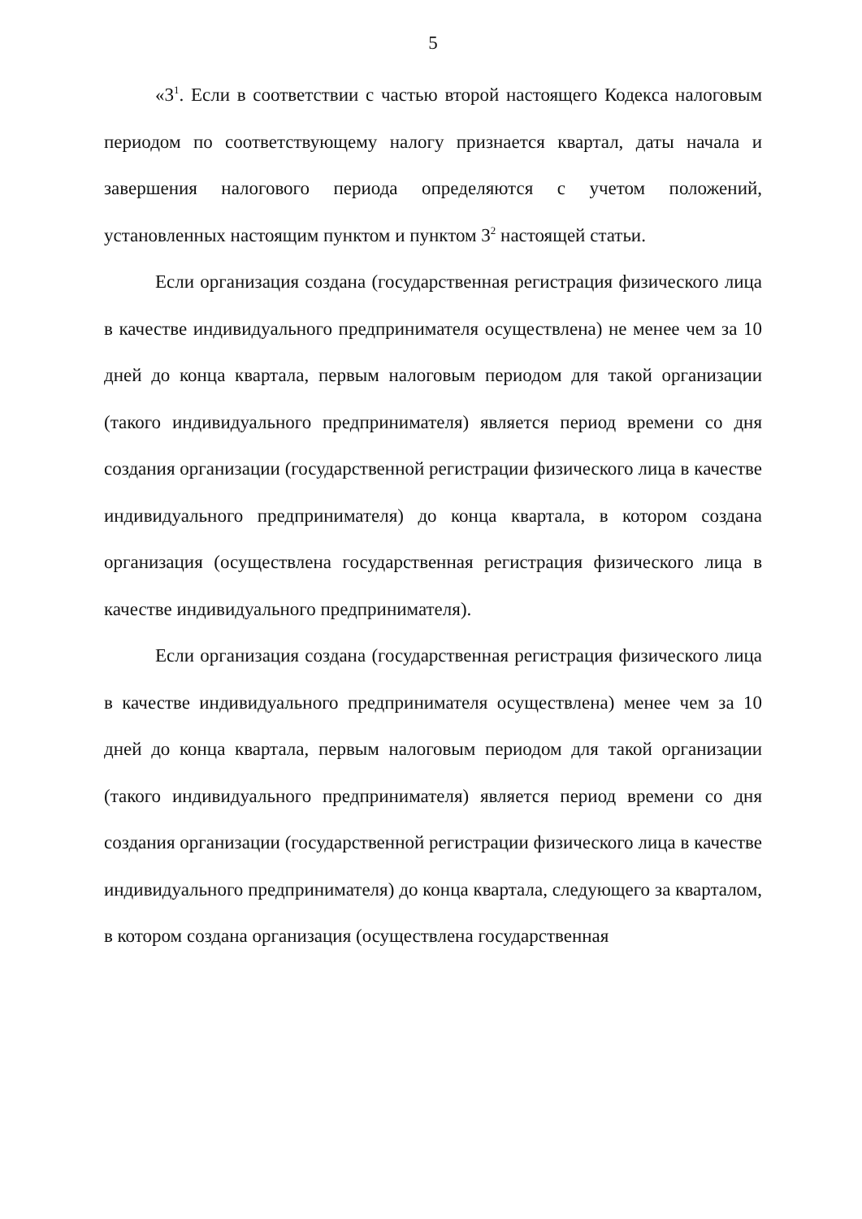5
«3<sup>1</sup>. Если в соответствии с частью второй настоящего Кодекса налоговым периодом по соответствующему налогу признается квартал, даты начала и завершения налогового периода определяются с учетом положений, установленных настоящим пунктом и пунктом 3<sup>2</sup> настоящей статьи.
Если организация создана (государственная регистрация физического лица в качестве индивидуального предпринимателя осуществлена) не менее чем за 10 дней до конца квартала, первым налоговым периодом для такой организации (такого индивидуального предпринимателя) является период времени со дня создания организации (государственной регистрации физического лица в качестве индивидуального предпринимателя) до конца квартала, в котором создана организация (осуществлена государственная регистрация физического лица в качестве индивидуального предпринимателя).
Если организация создана (государственная регистрация физического лица в качестве индивидуального предпринимателя осуществлена) менее чем за 10 дней до конца квартала, первым налоговым периодом для такой организации (такого индивидуального предпринимателя) является период времени со дня создания организации (государственной регистрации физического лица в качестве индивидуального предпринимателя) до конца квартала, следующего за кварталом, в котором создана организация (осуществлена государственная